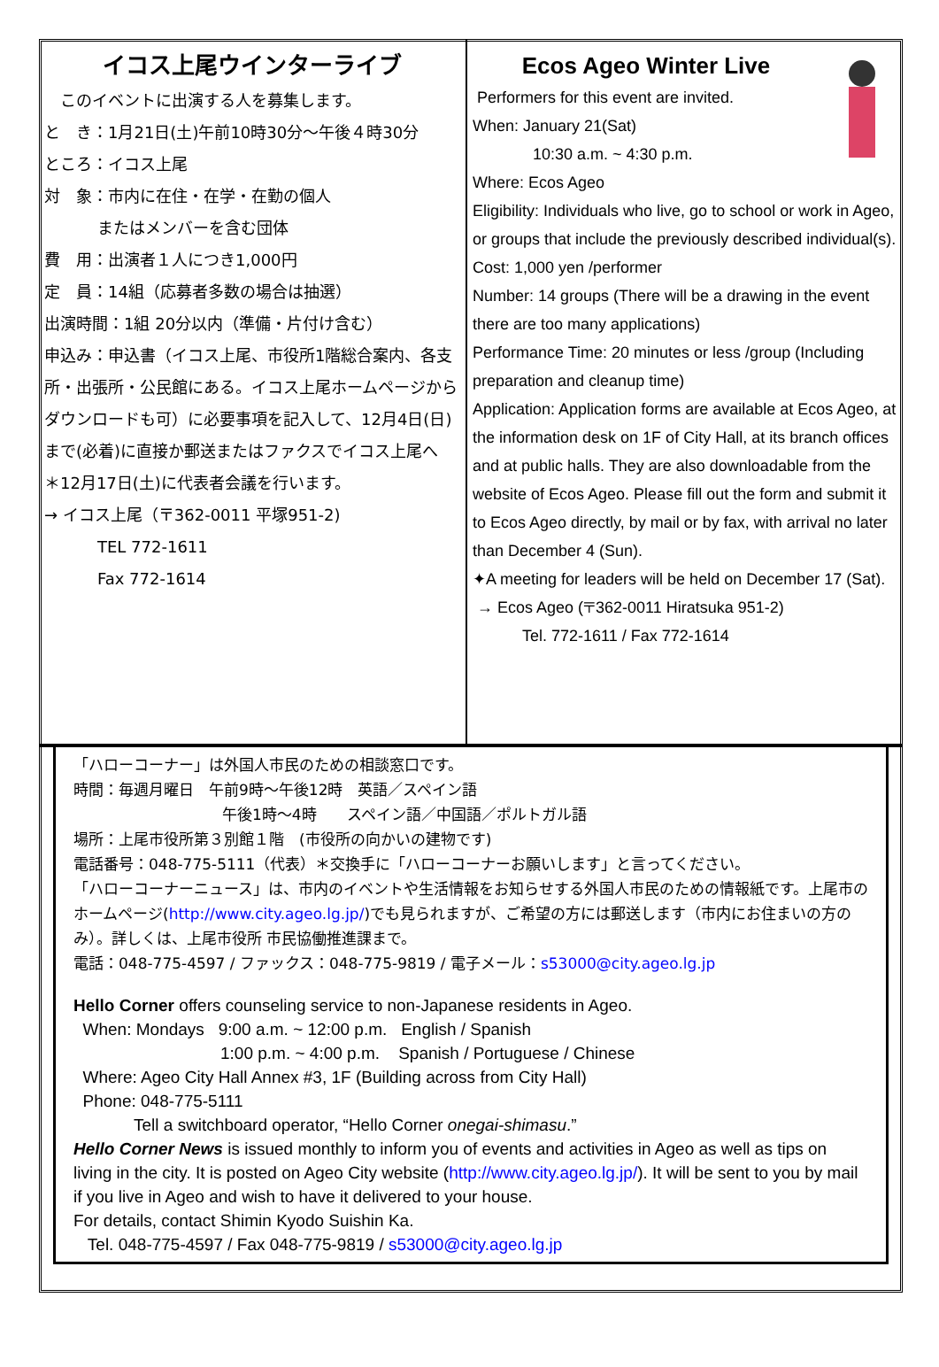イコス上尾ウインターライブ
　このイベントに出演する人を募集します。
と　き：1月21日(土)午前10時30分～午後４時30分
ところ：イコス上尾
対　象：市内に在住・在学・在勤の個人
またはメンバーを含む団体
費　用：出演者１人につき1,000円
定　員：14組（応募者多数の場合は抽選）
出演時間：1組 20分以内（準備・片付け含む）
申込み：申込書（イコス上尾、市役所1階総合案内、各支所・出張所・公民館にある。イコス上尾ホームページからダウンロードも可）に必要事項を記入して、12月4日(日)まで(必着)に直接か郵送またはファクスでイコス上尾へ
＊12月17日(土)に代表者会議を行います。
→ イコス上尾（〒362-0011 平塚951-2)
TEL 772-1611
Fax 772-1614
Ecos Ageo Winter Live
Performers for this event are invited.
When: January 21(Sat)
10:30 a.m. ~ 4:30 p.m.
Where: Ecos Ageo
Eligibility: Individuals who live, go to school or work in Ageo, or groups that include the previously described individual(s).
Cost: 1,000 yen /performer
Number: 14 groups (There will be a drawing in the event there are too many applications)
Performance Time: 20 minutes or less /group (Including preparation and cleanup time)
Application: Application forms are available at Ecos Ageo, at the information desk on 1F of City Hall, at its branch offices and at public halls. They are also downloadable from the website of Ecos Ageo. Please fill out the form and submit it to Ecos Ageo directly, by mail or by fax, with arrival no later than December 4 (Sun).
✦A meeting for leaders will be held on December 17 (Sat).
→ Ecos Ageo (〒362-0011 Hiratsuka 951-2)
Tel. 772-1611 / Fax 772-1614
「ハローコーナー」は外国人市民のための相談窓口です。
時間：毎週月曜日　午前9時～午後12時　英語／スペイン語
午後1時～4時　　スペイン語／中国語／ポルトガル語
場所：上尾市役所第３別館１階　(市役所の向かいの建物です)
電話番号：048-775-5111（代表）＊交換手に「ハローコーナーお願いします」と言ってください。
「ハローコーナーニュース」は、市内のイベントや生活情報をお知らせする外国人市民のための情報紙です。上尾市のホームページ(http://www.city.ageo.lg.jp/)でも見られますが、ご希望の方には郵送します（市内にお住まいの方のみ）。詳しくは、上尾市役所 市民協働推進課まで。
電話：048-775-4597 / ファックス：048-775-9819 / 電子メール：s53000@city.ageo.lg.jp
Hello Corner offers counseling service to non-Japanese residents in Ageo.
When: Mondays 9:00 a.m. ~ 12:00 p.m. English / Spanish
1:00 p.m. ~ 4:00 p.m. Spanish / Portuguese / Chinese
Where: Ageo City Hall Annex #3, 1F (Building across from City Hall)
Phone: 048-775-5111
Tell a switchboard operator, “Hello Corner onegai-shimasu.”
Hello Corner News is issued monthly to inform you of events and activities in Ageo as well as tips on living in the city. It is posted on Ageo City website (http://www.city.ageo.lg.jp/). It will be sent to you by mail if you live in Ageo and wish to have it delivered to your house.
For details, contact Shimin Kyodo Suishin Ka.
Tel. 048-775-4597 / Fax 048-775-9819 / s53000@city.ageo.lg.jp